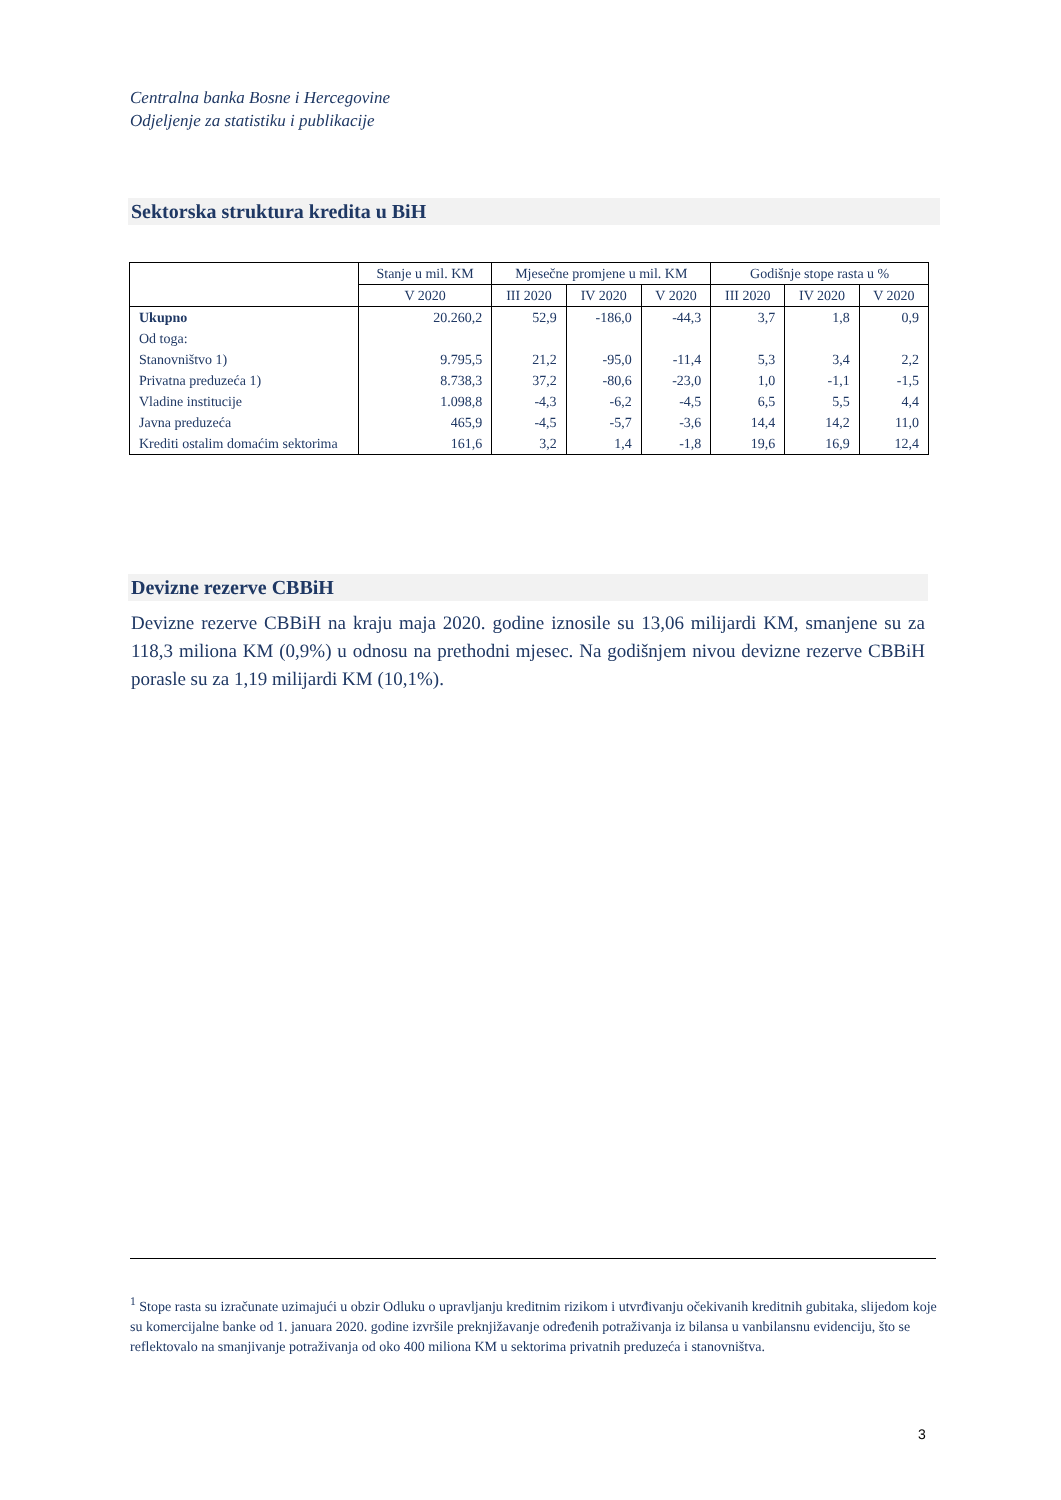Centralna banka Bosne i Hercegovine
Odjeljenje za statistiku i publikacije
Sektorska struktura kredita u BiH
| | Stanje u mil. KM | Mjesečne promjene u mil. KM | | | Godišnje stope rasta u % | | |
| --- | --- | --- | --- | --- | --- | --- | --- |
| | V 2020 | III 2020 | IV 2020 | V 2020 | III 2020 | IV 2020 | V 2020 |
| Ukupno | 20.260,2 | 52,9 | -186,0 | -44,3 | 3,7 | 1,8 | 0,9 |
| Od toga: | | | | | | | |
| Stanovništvo 1) | 9.795,5 | 21,2 | -95,0 | -11,4 | 5,3 | 3,4 | 2,2 |
| Privatna preduzeća 1) | 8.738,3 | 37,2 | -80,6 | -23,0 | 1,0 | -1,1 | -1,5 |
| Vladine institucije | 1.098,8 | -4,3 | -6,2 | -4,5 | 6,5 | 5,5 | 4,4 |
| Javna preduzeća | 465,9 | -4,5 | -5,7 | -3,6 | 14,4 | 14,2 | 11,0 |
| Krediti ostalim domaćim sektorima | 161,6 | 3,2 | 1,4 | -1,8 | 19,6 | 16,9 | 12,4 |
Devizne rezerve CBBiH
Devizne rezerve CBBiH na kraju maja 2020. godine iznosile su 13,06 milijardi KM, smanjene su za 118,3 miliona KM (0,9%) u odnosu na prethodni mjesec. Na godišnjem nivou devizne rezerve CBBiH porasle su za 1,19 milijardi KM (10,1%).
<sup>1</sup> Stope rasta su izračunate uzimajući u obzir Odluku o upravljanju kreditnim rizikom i utvrđivanju očekivanih kreditnih gubitaka, slijedom koje su komercijalne banke od 1. januara 2020. godine izvršile preknjižavanje određenih potraživanja iz bilansa u vanbilansnu evidenciju, što se reflektovalo na smanjivanje potraživanja od oko 400 miliona KM u sektorima privatnih preduzeća i stanovništva.
3